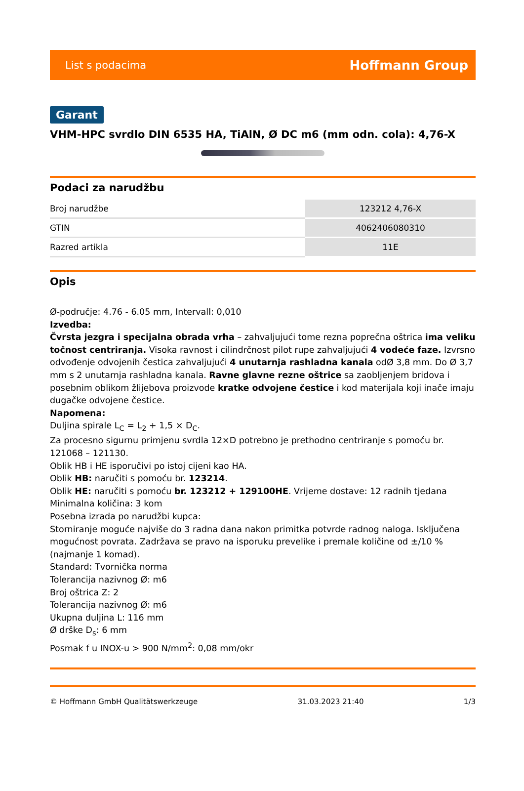List s podacima Hoffmann Group
Garant
VHM-HPC svrdlo DIN 6535 HA, TiAlN, Ø DC m6 (mm odn. cola): 4,76-X
Podaci za narudžbu
| Broj narudžbe | 123212 4,76-X |
| GTIN | 4062406080310 |
| Razred artikla | 11E |
Opis
Ø-područje: 4.76 - 6.05 mm, Intervall: 0,010
Izvedba:
Čvrsta jezgra i specijalna obrada vrha – zahvaljujući tome rezna poprečna oštrica ima veliku točnost centriranja. Visoka ravnost i cilindrčnost pilot rupe zahvaljujući 4 vodeće faze. Izvrsno odvođenje odvojenih čestica zahvaljujući 4 unutarnja rashladna kanala odØ 3,8 mm. Do Ø 3,7 mm s 2 unutarnja rashladna kanala. Ravne glavne rezne oštrice sa zaobljenjem bridova i posebnim oblikom žlijebova proizvode kratke odvojene čestice i kod materijala koji inače imaju dugačke odvojene čestice.
Napomena:
Duljina spirale L<sub>C</sub> = L<sub>2</sub> + 1,5 × D<sub>C</sub>.
Za procesno sigurnu primjenu svrdla 12×D potrebno je prethodno centriranje s pomoću br. 121068 – 121130.
Oblik HB i HE isporučivi po istoj cijeni kao HA.
Oblik HB: naručiti s pomoću br. 123214.
Oblik HE: naručiti s pomoću br. 123212 + 129100HE. Vrijeme dostave: 12 radnih tjedana
Minimalna količina: 3 kom
Posebna izrada po narudžbi kupca:
Storniranje moguće najviše do 3 radna dana nakon primitka potvrde radnog naloga. Isključena mogućnost povrata. Zadržava se pravo na isporuku prevelike i premale količine od ±/10 % (najmanje 1 komad).
Standard: Tvornička norma
Tolerancija nazivnog Ø: m6
Broj oštrica Z: 2
Tolerancija nazivnog Ø: m6
Ukupna duljina L: 116 mm
Ø drške D<sub>s</sub>: 6 mm
Posmak f u INOX-u > 900 N/mm<sup>2</sup>: 0,08 mm/okr
© Hoffmann GmbH Qualitätswerkzeuge 31.03.2023 21:40 1/3